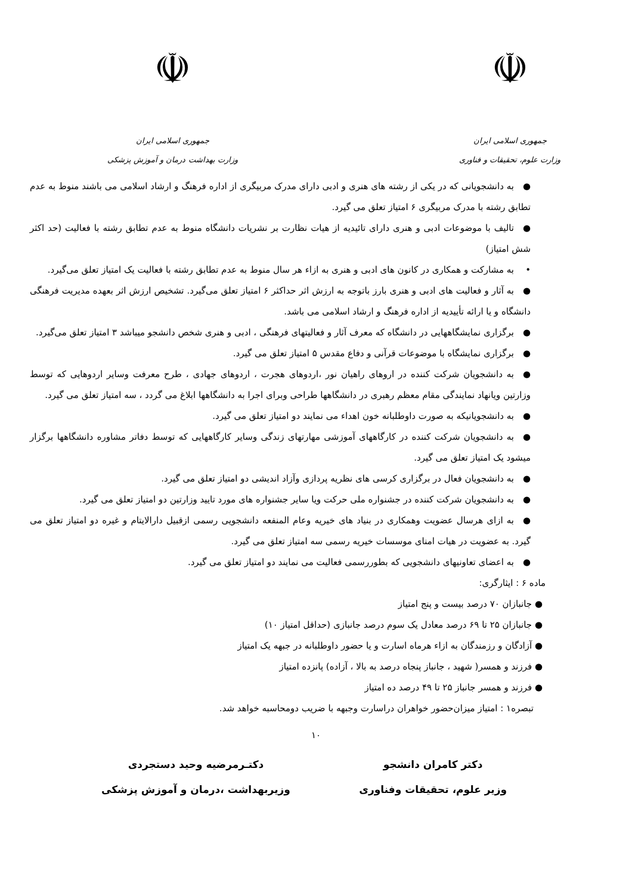☫
جمهوری اسلامی ایران
وزارت علوم، تحقیقات و فناوری
☫
جمهوری اسلامی ایران
وزارت بهداشت درمان و آموزش پزشکی
● به دانشجویانی که در یکی از رشته های هنری و ادبی دارای مدرک مربیگری از اداره فرهنگ و ارشاد اسلامی می باشند منوط به عدم تطابق رشته با مدرک مربیگری ۶ امتیاز تعلق می گیرد.
● تالیف با موضوعات ادبی و هنری دارای تائیدیه از هیات نظارت بر نشریات دانشگاه منوط به عدم تطابق رشته با فعالیت (حد اکثر شش امتیاز)
• به مشارکت و همکاری در کانون های ادبی و هنری به ازاء هر سال منوط به عدم تطابق رشته با فعالیت یک امتیاز تعلق می‌گیرد.
● به آثار و فعالیت های ادبی و هنری بارز باتوجه به ارزش اثر حداکثر ۶ امتیاز تعلق می‌گیرد. تشخیص ارزش اثر بعهده مدیریت فرهنگی دانشگاه و یا ارائه تأییدیه از اداره فرهنگ و ارشاد اسلامی می باشد.
● برگزاری نمایشگاههایی در دانشگاه که معرف آثار و فعالیتهای فرهنگی ، ادبی و هنری شخص دانشجو میباشد ۳ امتیاز تعلق می‌گیرد.
● برگزاری نمایشگاه با موضوعات قرآنی و دفاع مقدس ۵ امتیاز تعلق می گیرد.
● به دانشجویان شرکت کننده در اروهای راهیان نور ،اردوهای هجرت ، اردوهای جهادی ، طرح معرفت وسایر اردوهایی که توسط وزارتین ویانهاد نمایندگی مقام معظم رهبری در دانشگاهها طراحی وبرای اجرا به دانشگاهها ابلاغ می گردد ، سه امتیاز تعلق می گیرد.
● به دانشجویانیکه به صورت داوطلبانه خون اهداء می نمایند دو امتیاز تعلق می گیرد.
● به دانشجویان شرکت کننده در کارگاههای آموزشی مهارتهای زندگی وسایر کارگاههایی که توسط دفاتر مشاوره دانشگاهها برگزار میشود یک امتیاز تعلق می گیرد.
● به دانشجویان فعال در برگزاری کرسی های نظریه پردازی وآزاد اندیشی دو امتیاز تعلق می گیرد.
● به دانشجویان شرکت کننده در جشنواره ملی حرکت ویا سایر جشنواره های مورد تایید وزارتین دو امتیاز تعلق می گیرد.
● به ازای هرسال عضویت وهمکاری در بنیاد های خیریه وعام المنفعه دانشجویی رسمی ازقبیل دارالایتام و غیره دو امتیاز تعلق می گیرد. به عضویت در هیات امنای موسسات خیریه رسمی سه امتیاز تعلق می گیرد.
● به اعضای تعاونیهای دانشجویی که بطوررسمی فعالیت می نمایند دو امتیاز تعلق می گیرد.
ماده ۶ : ایثارگری:
● جانبازان ۷۰ درصد بیست و پنج امتیاز
● جانبازان ۲۵ تا ۶۹ درصد معادل یک سوم درصد جانبازی (حداقل امتیاز ۱۰)
● آزادگان و رزمندگان به ازاء هرماه اسارت و یا حضور داوطلبانه در جبهه یک امتیاز
● فرزند و همسر( شهید ، جانباز پنجاه درصد به بالا ، آزاده) پانزده امتیاز
● فرزند و همسر جانباز ۲۵ تا ۴۹ درصد ده امتیاز
تبصره۱ : امتیاز میزان‌حضور خواهران دراسارت وجبهه با ضریب دومحاسبه خواهد شد.
۱۰
دکتر کامران دانشجو
وزیر علوم، تحقیقات وفناوری
دکتـرمرضیه وحید دستجردی
وزیربهداشت ،درمان و آموزش پزشکی